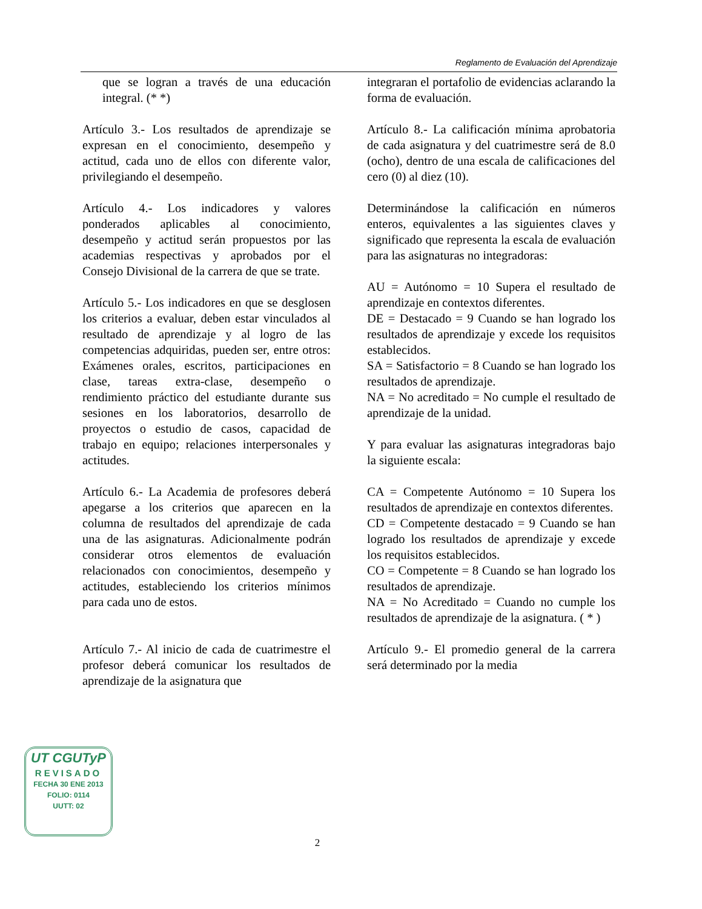Reglamento de Evaluación del Aprendizaje
que se logran a través de una educación integral. (* *)
Artículo 3.- Los resultados de aprendizaje se expresan en el conocimiento, desempeño y actitud, cada uno de ellos con diferente valor, privilegiando el desempeño.
Artículo 4.- Los indicadores y valores ponderados aplicables al conocimiento, desempeño y actitud serán propuestos por las academias respectivas y aprobados por el Consejo Divisional de la carrera de que se trate.
Artículo 5.- Los indicadores en que se desglosen los criterios a evaluar, deben estar vinculados al resultado de aprendizaje y al logro de las competencias adquiridas, pueden ser, entre otros: Exámenes orales, escritos, participaciones en clase, tareas extra-clase, desempeño o rendimiento práctico del estudiante durante sus sesiones en los laboratorios, desarrollo de proyectos o estudio de casos, capacidad de trabajo en equipo; relaciones interpersonales y actitudes.
Artículo 6.- La Academia de profesores deberá apegarse a los criterios que aparecen en la columna de resultados del aprendizaje de cada una de las asignaturas. Adicionalmente podrán considerar otros elementos de evaluación relacionados con conocimientos, desempeño y actitudes, estableciendo los criterios mínimos para cada uno de estos.
Artículo 7.- Al inicio de cada de cuatrimestre el profesor deberá comunicar los resultados de aprendizaje de la asignatura que
integraran el portafolio de evidencias aclarando la forma de evaluación.
Artículo 8.- La calificación mínima aprobatoria de cada asignatura y del cuatrimestre será de 8.0 (ocho), dentro de una escala de calificaciones del cero (0) al diez (10).
Determinándose la calificación en números enteros, equivalentes a las siguientes claves y significado que representa la escala de evaluación para las asignaturas no integradoras:
AU = Autónomo = 10 Supera el resultado de aprendizaje en contextos diferentes.
DE = Destacado = 9 Cuando se han logrado los resultados de aprendizaje y excede los requisitos establecidos.
SA = Satisfactorio = 8 Cuando se han logrado los resultados de aprendizaje.
NA = No acreditado = No cumple el resultado de aprendizaje de la unidad.
Y para evaluar las asignaturas integradoras bajo la siguiente escala:
CA = Competente Autónomo = 10 Supera los resultados de aprendizaje en contextos diferentes.
CD = Competente destacado = 9 Cuando se han logrado los resultados de aprendizaje y excede los requisitos establecidos.
CO = Competente = 8 Cuando se han logrado los resultados de aprendizaje.
NA = No Acreditado = Cuando no cumple los resultados de aprendizaje de la asignatura. ( * )
Artículo 9.- El promedio general de la carrera será determinado por la media
UT CGUTyP
REVISADO
FECHA 30 ENE 2013
FOLIO: 0114
UUTT: 02
2